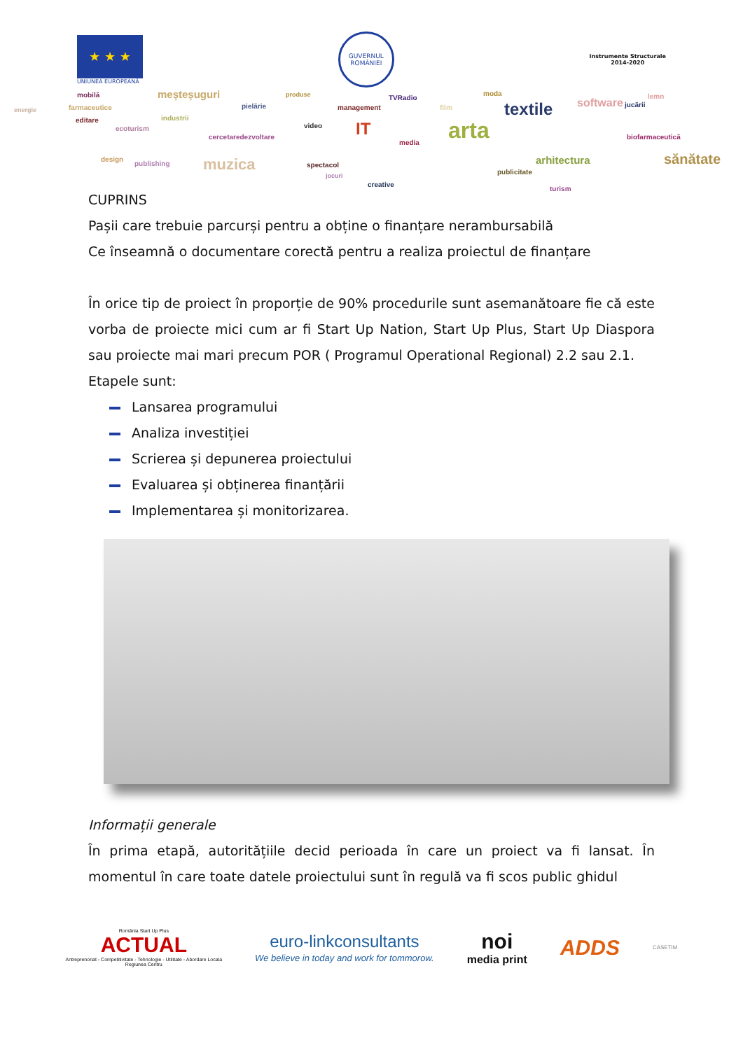★ ★ ★
UNIUNEA EUROPEANĂ
GUVERNUL ROMÂNIEI
Instrumente Structurale
2014-2020
mobilă meșteșuguri produse TVRadio
moda
textile software jucării
lemn
energie farmaceutice pielărie management film
editare industrii
ecoturism video IT arta cercetaredezvoltare
media
biofarmaceutică
design
publishing muzica spectacol
jocuri publicitate
arhitectura sănătate
creative
turism
CUPRINS
Pașii care trebuie parcurși pentru a obține o finanțare nerambursabilă
Ce înseamnă o documentare corectă pentru a realiza proiectul de finanțare
În orice tip de proiect în proporție de 90% procedurile sunt asemanătoare fie că este vorba de proiecte mici cum ar fi Start Up Nation, Start Up Plus, Start Up Diaspora sau proiecte mai mari precum POR ( Programul Operational Regional) 2.2 sau 2.1.
Etapele sunt:
Lansarea programului
Analiza investiției
Scrierea și depunerea proiectului
Evaluarea și obținerea finanțării
Implementarea și monitorizarea.
Informații generale
În prima etapă, autoritățiile decid perioada în care un proiect va fi lansat. În momentul în care toate datele proiectului sunt în regulă va fi scos public ghidul
România Start Up Plus
ACTUAL
Antreprenoriat - Competitivitate - Tehnologie - Utilitate - Abordare Locala
Regiunea Centru
euro-linkconsultants
We believe in today and work for tommorow.
noi
media print
ADDS
CASETIM